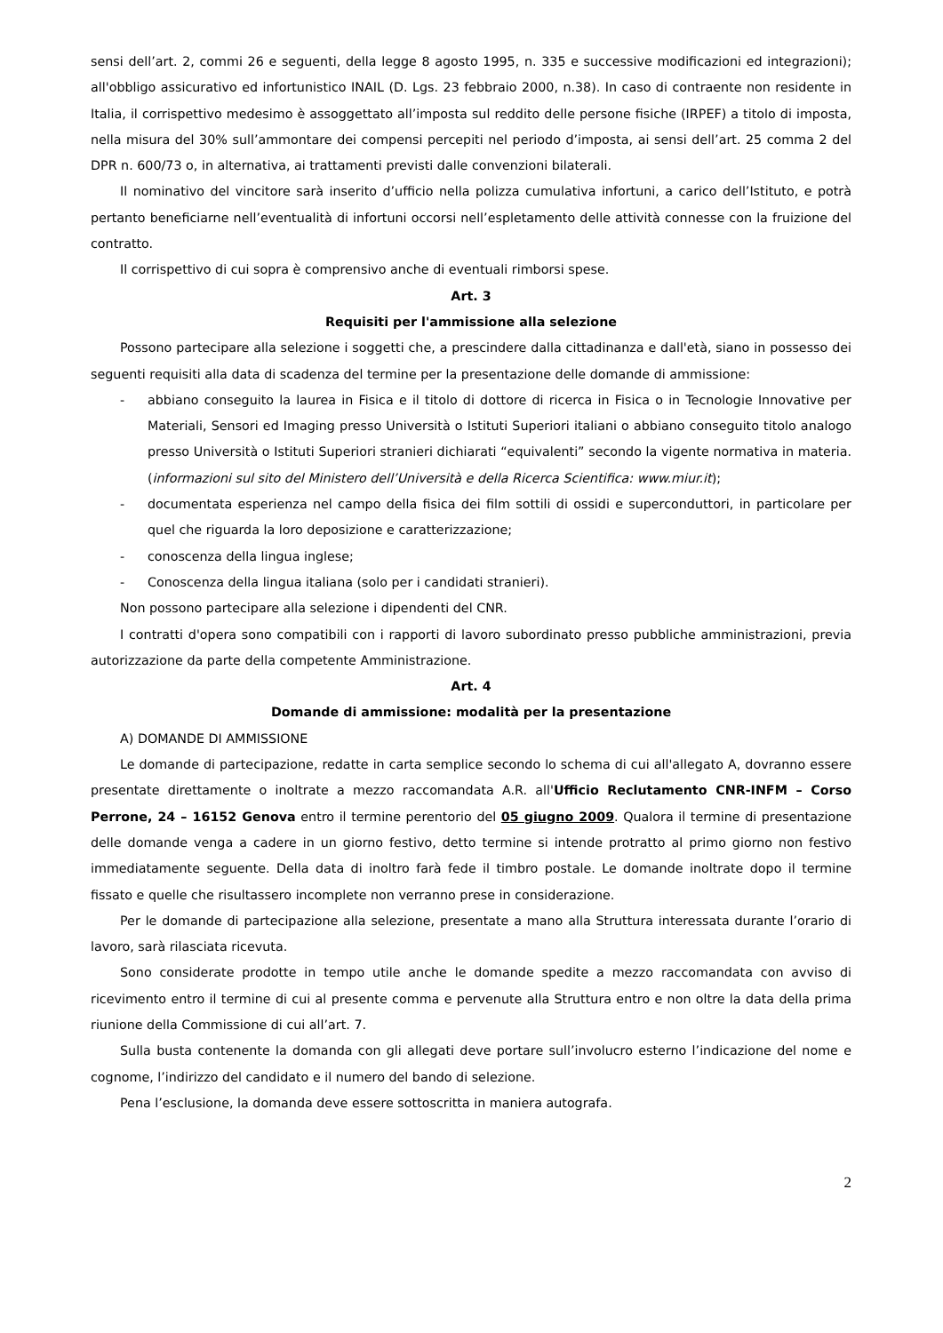sensi dell’art. 2, commi 26 e seguenti, della legge 8 agosto 1995, n. 335 e successive modificazioni ed integrazioni); all'obbligo assicurativo ed infortunistico INAIL (D. Lgs. 23 febbraio 2000, n.38). In caso di contraente non residente in Italia, il corrispettivo medesimo è assoggettato all’imposta sul reddito delle persone fisiche (IRPEF) a titolo di imposta, nella misura del 30% sull’ammontare dei compensi percepiti nel periodo d’imposta, ai sensi dell’art. 25 comma 2 del DPR n. 600/73 o, in alternativa, ai trattamenti previsti dalle convenzioni bilaterali.
Il nominativo del vincitore sarà inserito d’ufficio nella polizza cumulativa infortuni, a carico dell’Istituto, e potrà pertanto beneficiarne nell’eventualità di infortuni occorsi nell’espletamento delle attività connesse con la fruizione del contratto.
Il corrispettivo di cui sopra è comprensivo anche di eventuali rimborsi spese.
Art. 3
Requisiti per l'ammissione alla selezione
Possono partecipare alla selezione i soggetti che, a prescindere dalla cittadinanza e dall'età, siano in possesso dei seguenti requisiti alla data di scadenza del termine per la presentazione delle domande di ammissione:
- abbiano conseguito la laurea in Fisica e il titolo di dottore di ricerca in Fisica o in Tecnologie Innovative per Materiali, Sensori ed Imaging presso Università o Istituti Superiori italiani o abbiano conseguito titolo analogo presso Università o Istituti Superiori stranieri dichiarati “equivalenti” secondo la vigente normativa in materia. (informazioni sul sito del Ministero dell’Università e della Ricerca Scientifica: www.miur.it);
- documentata esperienza nel campo della fisica dei film sottili di ossidi e superconduttori, in particolare per quel che riguarda la loro deposizione e caratterizzazione;
- conoscenza della lingua inglese;
- Conoscenza della lingua italiana (solo per i candidati stranieri).
Non possono partecipare alla selezione i dipendenti del CNR.
I contratti d'opera sono compatibili con i rapporti di lavoro subordinato presso pubbliche amministrazioni, previa autorizzazione da parte della competente Amministrazione.
Art. 4
Domande di ammissione: modalità per la presentazione
A) DOMANDE DI AMMISSIONE
Le domande di partecipazione, redatte in carta semplice secondo lo schema di cui all'allegato A, dovranno essere presentate direttamente o inoltrate a mezzo raccomandata A.R. all'Ufficio Reclutamento CNR-INFM – Corso Perrone, 24 – 16152 Genova entro il termine perentorio del 05 giugno 2009. Qualora il termine di presentazione delle domande venga a cadere in un giorno festivo, detto termine si intende protratto al primo giorno non festivo immediatamente seguente. Della data di inoltro farà fede il timbro postale. Le domande inoltrate dopo il termine fissato e quelle che risultassero incomplete non verranno prese in considerazione.
Per le domande di partecipazione alla selezione, presentate a mano alla Struttura interessata durante l’orario di lavoro, sarà rilasciata ricevuta.
Sono considerate prodotte in tempo utile anche le domande spedite a mezzo raccomandata con avviso di ricevimento entro il termine di cui al presente comma e pervenute alla Struttura entro e non oltre la data della prima riunione della Commissione di cui all’art. 7.
Sulla busta contenente la domanda con gli allegati deve portare sull’involucro esterno l’indicazione del nome e cognome, l’indirizzo del candidato e il numero del bando di selezione.
Pena l’esclusione, la domanda deve essere sottoscritta in maniera autografa.
2